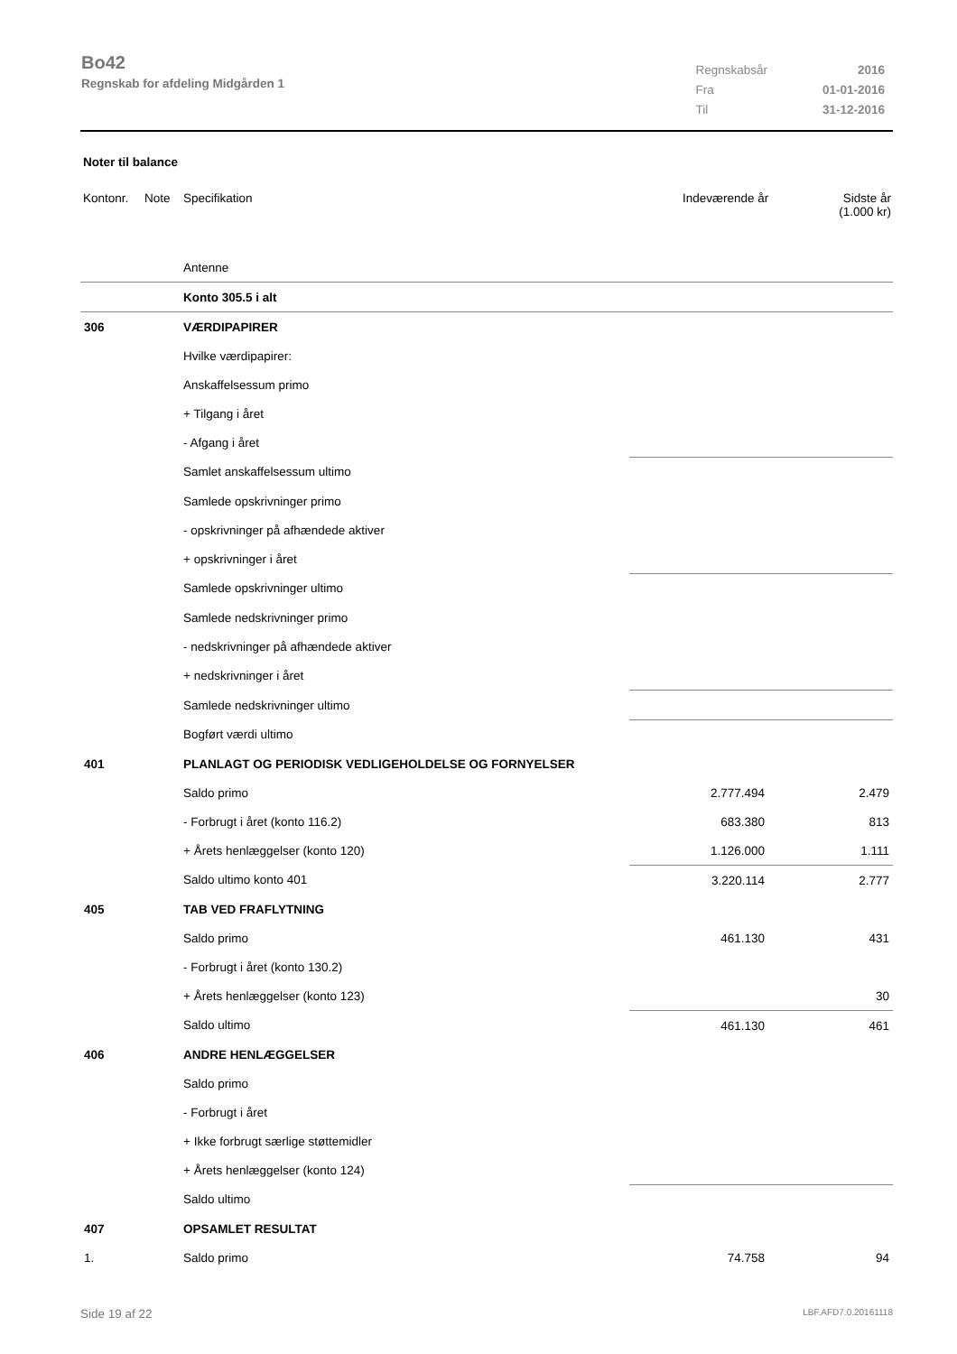Bo42
Regnskab for afdeling Midgården 1
| Regnskabsår | 2016 |
| Fra | 01-01-2016 |
| Til | 31-12-2016 |
Noter til balance
Kontonr. Note Specifikation Indeværende år Sidste år
(1.000 kr)
| | Antenne | | | |
| | Konto 305.5 i alt | | | |
| 306 | VÆRDIPAPIRER | | | |
| | Hvilke værdipapirer: | | | |
| | Anskaffelsessum primo | | | |
| | + Tilgang i året | | | |
| | - Afgang i året | | | |
| | Samlet anskaffelsessum ultimo | | | |
| | Samlede opskrivninger primo | | | |
| | - opskrivninger på afhændede aktiver | | | |
| | + opskrivninger i året | | | |
| | Samlede opskrivninger ultimo | | | |
| | Samlede nedskrivninger primo | | | |
| | - nedskrivninger på afhændede aktiver | | | |
| | + nedskrivninger i året | | | |
| | Samlede nedskrivninger ultimo | | | |
| | Bogført værdi ultimo | | | |
| 401 | PLANLAGT OG PERIODISK VEDLIGEHOLDELSE OG FORNYELSER | | | |
| | Saldo primo | | 2.777.494 | 2.479 |
| | - Forbrugt i året (konto 116.2) | | 683.380 | 813 |
| | + Årets henlæggelser (konto 120) | | 1.126.000 | 1.111 |
| | Saldo ultimo konto 401 | | 3.220.114 | 2.777 |
| 405 | TAB VED FRAFLYTNING | | | |
| | Saldo primo | | 461.130 | 431 |
| | - Forbrugt i året (konto 130.2) | | | |
| | + Årets henlæggelser (konto 123) | | | 30 |
| | Saldo ultimo | | 461.130 | 461 |
| 406 | ANDRE HENLÆGGELSER | | | |
| | Saldo primo | | | |
| | - Forbrugt i året | | | |
| | + Ikke forbrugt særlige støttemidler | | | |
| | + Årets henlæggelser (konto 124) | | | |
| | Saldo ultimo | | | |
| 407 | OPSAMLET RESULTAT | | | |
| 1. | Saldo primo | | 74.758 | 94 |
Side 19 af 22 LBF.AFD7.0.20161118